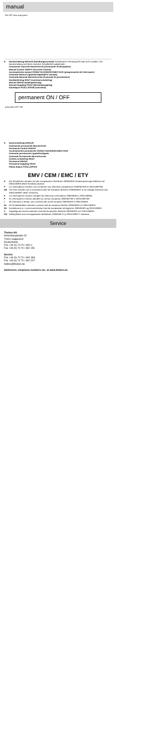manual
ON OFF time auto perm
D Handschaltung EIN/AUS (Schaltungsvorwahl) Schaltknopf in Richtung EIN oder AUS schalten. Die Handschaltung wird beim nächsten Schaltbefehl aufgehoben.
Commande manuelle Marche/Arrêt (Commande d'anticipation)
Manual Control ON/OFF (Override Control)
Accionamiento manual CONECTADO/DESCONECTADO (programación del interruptor)
Comando Manual Ligado/Desligado(Pré-seleção)
Comando Manuale Marcia/Arresto (Comando di preselezione)
Handbediening IN/UIT (voorkeurschakeling)
Manuel IND/UD (koblingsforvalg)
Manuell koppling PÅ/AV (förhandskoppling)
Käsiohjaus PÄÄLLÄ/POIS (esivalinta)
permanent ON / OFF
auto perm OFF ON
D Dauerschaltung EIN/AUS
Commande permanente Marche/Arrêt
Permanent Control ON/OFF
Accionamiento permanente CONECTADO/DESCONECTADO
Comando permanente Ligado/Desligado
Comando Permanente Marcia/Arresto
Continu schakeling IN/UIT
Permanent IND/UD
Permanent koppling PÅ/AV
Pakko-ohjaus PÄÄLLÄ/POIS
EMV / CEM / EMC / ETY
D Die Schaltuhren stimmen mit den europäischen Richtlinien 2006/95/EG (Niederspannungsrichtlinie) und 2004/108/EG (EMV-Richtlinie) überein.
F Les interrupteurs horaires sont conformes aux directives européennes 2006/95/CEE et 2004/108/CEE.
GB The time switches are in accordance with the European directive 2006/95/EEC (Low-Voltage Directive) and 2004/108/EEC (EMC-Directive).
E Los interruptores horarios cumplen las directivas comunitarias 2006/95/EG y 2004/108/EG.
P Os interruptores horários atendem às normas europeias 2006/95/CEE e 2004/108/CEE.
I Gli interruttori a tempo sono conformi alle norme europee 2006/95/EG e 2004/108/EG.
NL De Schakelklokken stemmen overeen met de europese Richtlijn 2006/95/EG en 2004/108/EG.
DK Kontakturene er i overensstemmelse med de europæiske retningslinier 2006/95/EG og 2004/108/EG.
S Kopplingsuret överensstämmer med det Europeiska direktivet 2006/95/EG och 2004/108/EG.
FIN Kellokytkimet ovat eurooppalaisten direktiivien 2006/95/ETY ja 2004/108/ETY mukaisia.
Service
Theben AG
Hohenbergstraße 32
72401 Haigerloch
Deutschland
Fon +49 (0) 74 74 / 692-0
Fax +49 (0) 74 74 / 692-150
Service
Fon +49 (0) 74 74 / 692-369
Fax +49 (0) 74 74 / 692-207
hotline@theben.de
Addresses, telephone numbers etc. at www.theben.de